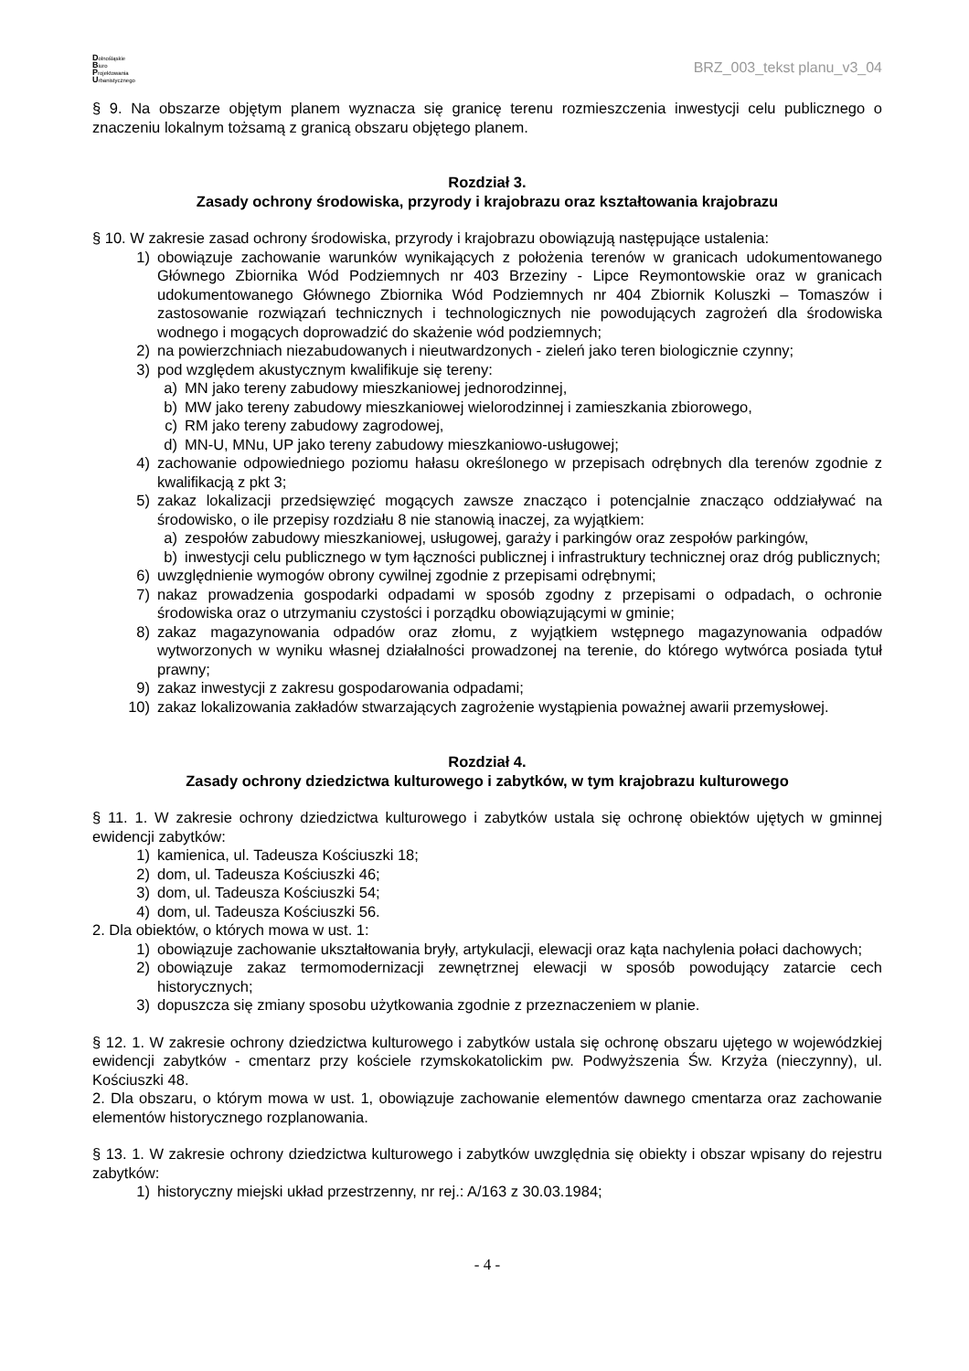Dolnośląskie
Biuro
Projektowania
Urbanistycznego
BRZ_003_tekst planu_v3_04
§ 9. Na obszarze objętym planem wyznacza się granicę terenu rozmieszczenia inwestycji celu publicznego o znaczeniu lokalnym tożsamą z granicą obszaru objętego planem.
Rozdział 3.
Zasady ochrony środowiska, przyrody i krajobrazu oraz kształtowania krajobrazu
§ 10. W zakresie zasad ochrony środowiska, przyrody i krajobrazu obowiązują następujące ustalenia:
1) obowiązuje zachowanie warunków wynikających z położenia terenów w granicach udokumentowanego Głównego Zbiornika Wód Podziemnych nr 403 Brzeziny - Lipce Reymontowskie oraz w granicach udokumentowanego Głównego Zbiornika Wód Podziemnych nr 404 Zbiornik Koluszki – Tomaszów i zastosowanie rozwiązań technicznych i technologicznych nie powodujących zagrożeń dla środowiska wodnego i mogących doprowadzić do skażenie wód podziemnych;
2) na powierzchniach niezabudowanych i nieutwardzonych - zieleń jako teren biologicznie czynny;
3) pod względem akustycznym kwalifikuje się tereny:
a) MN jako tereny zabudowy mieszkaniowej jednorodzinnej,
b) MW jako tereny zabudowy mieszkaniowej wielorodzinnej i zamieszkania zbiorowego,
c) RM jako tereny zabudowy zagrodowej,
d) MN-U, MNu, UP jako tereny zabudowy mieszkaniowo-usługowej;
4) zachowanie odpowiedniego poziomu hałasu określonego w przepisach odrębnych dla terenów zgodnie z kwalifikacją z pkt 3;
5) zakaz lokalizacji przedsięwzięć mogących zawsze znacząco i potencjalnie znacząco oddziaływać na środowisko, o ile przepisy rozdziału 8 nie stanowią inaczej, za wyjątkiem:
a) zespołów zabudowy mieszkaniowej, usługowej, garaży i parkingów oraz zespołów parkingów,
b) inwestycji celu publicznego w tym łączności publicznej i infrastruktury technicznej oraz dróg publicznych;
6) uwzględnienie wymogów obrony cywilnej zgodnie z przepisami odrębnymi;
7) nakaz prowadzenia gospodarki odpadami w sposób zgodny z przepisami o odpadach, o ochronie środowiska oraz o utrzymaniu czystości i porządku obowiązującymi w gminie;
8) zakaz magazynowania odpadów oraz złomu, z wyjątkiem wstępnego magazynowania odpadów wytworzonych w wyniku własnej działalności prowadzonej na terenie, do którego wytwórca posiada tytuł prawny;
9) zakaz inwestycji z zakresu gospodarowania odpadami;
10) zakaz lokalizowania zakładów stwarzających zagrożenie wystąpienia poważnej awarii przemysłowej.
Rozdział 4.
Zasady ochrony dziedzictwa kulturowego i zabytków, w tym krajobrazu kulturowego
§ 11. 1. W zakresie ochrony dziedzictwa kulturowego i zabytków ustala się ochronę obiektów ujętych w gminnej ewidencji zabytków:
1) kamienica, ul. Tadeusza Kościuszki 18;
2) dom, ul. Tadeusza Kościuszki 46;
3) dom, ul. Tadeusza Kościuszki 54;
4) dom, ul. Tadeusza Kościuszki 56.
2. Dla obiektów, o których mowa w ust. 1:
1) obowiązuje zachowanie ukształtowania bryły, artykulacji, elewacji oraz kąta nachylenia połaci dachowych;
2) obowiązuje zakaz termomodernizacji zewnętrznej elewacji w sposób powodujący zatarcie cech historycznych;
3) dopuszcza się zmiany sposobu użytkowania zgodnie z przeznaczeniem w planie.
§ 12. 1. W zakresie ochrony dziedzictwa kulturowego i zabytków ustala się ochronę obszaru ujętego w wojewódzkiej ewidencji zabytków - cmentarz przy kościele rzymskokatolickim pw. Podwyższenia Św. Krzyża (nieczynny), ul. Kościuszki 48.
2. Dla obszaru, o którym mowa w ust. 1, obowiązuje zachowanie elementów dawnego cmentarza oraz zachowanie elementów historycznego rozplanowania.
§ 13. 1. W zakresie ochrony dziedzictwa kulturowego i zabytków uwzględnia się obiekty i obszar wpisany do rejestru zabytków:
1) historyczny miejski układ przestrzenny, nr rej.: A/163 z 30.03.1984;
- 4 -